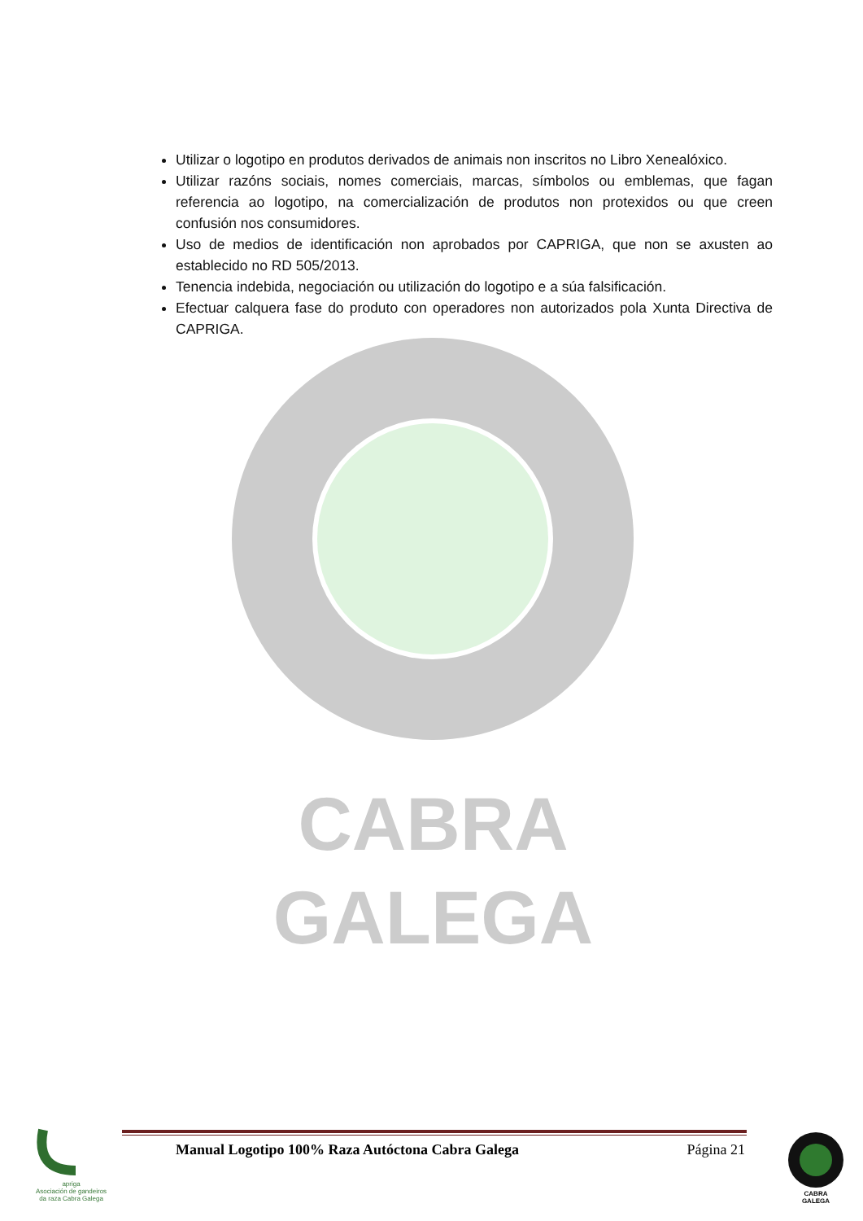Utilizar o logotipo en produtos derivados de animais non inscritos no Libro Xenealóxico.
Utilizar razóns sociais, nomes comerciais, marcas, símbolos ou emblemas, que fagan referencia ao logotipo, na comercialización de produtos non protexidos ou que creen confusión nos consumidores.
Uso de medios de identificación non aprobados por CAPRIGA, que non se axusten ao establecido no RD 505/2013.
Tenencia indebida, negociación ou utilización do logotipo e a súa falsificación.
Efectuar calquera fase do produto con operadores non autorizados pola Xunta Directiva de CAPRIGA.
CABRA
GALEGA
apriga
Asociación de gandeiros da raza Cabra Galega
Manual Logotipo 100% Raza Autóctona Cabra Galega Página 21
CABRA
GALEGA